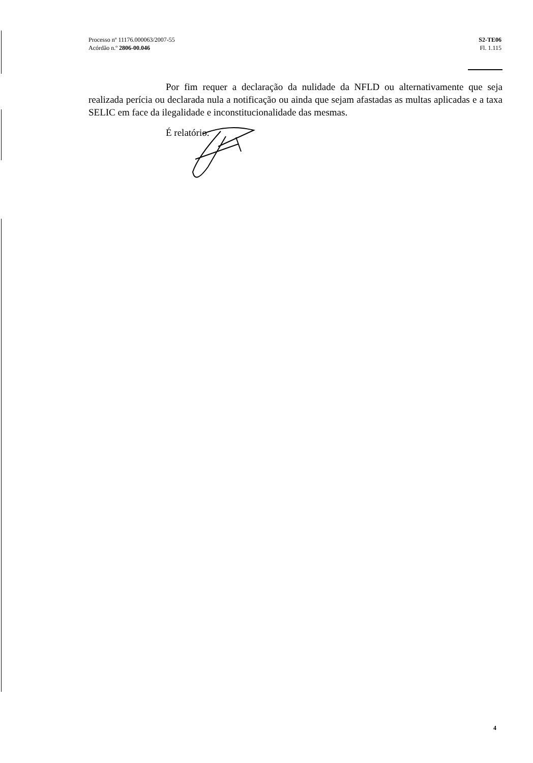Processo nº 11176.000063/2007-55
Acórdão n.º 2806-00.046
S2-TE06
Fl. 1.115
Por fim requer a declaração da nulidade da NFLD ou alternativamente que seja realizada perícia ou declarada nula a notificação ou ainda que sejam afastadas as multas aplicadas e a taxa SELIC em face da ilegalidade e inconstitucionalidade das mesmas.
É relatório.
4